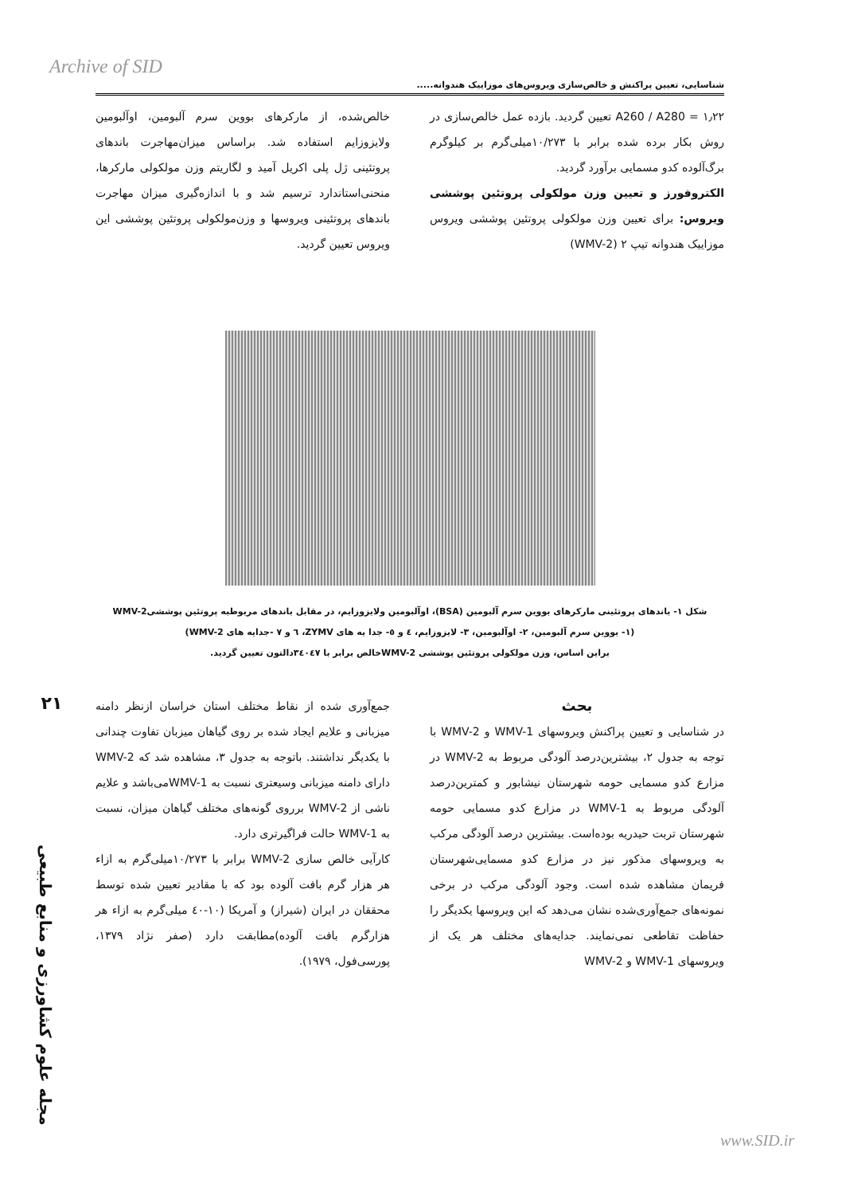Archive of SID
شناسایی، تعیین پراکنش و خالص‌سازی ویروس‌های موزاییک هندوانه.....
۱٫۲۲ = A260 / A280 تعیین گردید. بازده عمل خالص‌سازی در روش بکار برده شده برابر با ۱۰/۲۷۳میلی‌گرم بر کیلوگرم برگ‌آلوده کدو مسمایی برآورد گردید.
الکتروفورز و تعیین وزن مولکولی پروتئین پوششی ویروس: برای تعیین وزن مولکولی پروتئین پوششی ویروس موزاییک هندوانه تیپ ۲ (WMV-2)
خالص‌شده، از مارکرهای بووین سرم آلبومین، اوآلبومین ولایزوزایم استفاده شد. براساس میزان‌مهاجرت باندهای پروتئینی ژل پلی اکریل آمید و لگاریتم وزن مولکولی مارکرها، منحنی‌استاندارد ترسیم شد و با اندازه‌گیری میزان مهاجرت باندهای پروتئینی ویروسها و وزن‌مولکولی پروتئین پوششی این ویروس تعیین گردید.
شکل ۱- باندهای پروتئینی مارکرهای بووین سرم آلبومین (BSA)، اوآلبومین ولایزوزایم، در مقابل باندهای مربوطبه پروتئین پوششیWMV-2
(۱- بووین سرم آلبومین، ۲- اوآلبومین، ۳- لایزوزایم، ٤ و ٥- جدا یه های ZYMV، ٦ و ۷ -جدایه های WMV-2)
براین اساس، وزن مولکولی پروتئین پوششی WMV-2خالص برابر با ۳٤۰٤۷دالتون تعیین گردید.
۲۱
مجله علوم کشاورزی و منابع طبیعی
بحث
در شناسایی و تعیین پراکنش ویروسهای WMV-1 و WMV-2 با توجه به جدول ۲، بیشترین‌درصد آلودگی مربوط به WMV-2 در مزارع کدو مسمایی حومه شهرستان نیشابور و کمترین‌درصد آلودگی مربوط به WMV-1 در مزارع کدو مسمایی حومه شهرستان تربت حیدریه بوده‌است. بیشترین درصد آلودگی مرکب به ویروسهای مذکور نیز در مزارع کدو مسمایی‌شهرستان فریمان مشاهده شده است. وجود آلودگی مرکب در برخی نمونه‌های جمع‌آوری‌شده نشان می‌دهد که این ویروسها یکدیگر را حفاظت تقاطعی نمی‌نمایند. جدایه‌های مختلف هر یک از ویروسهای WMV-1 و WMV-2
جمع‌آوری شده از نقاط مختلف استان خراسان ازنظر دامنه میزبانی و علایم ایجاد شده بر روی گیاهان میزبان تفاوت چندانی با یکدیگر نداشتند. باتوجه به جدول ۳، مشاهده شد که WMV-2 دارای دامنه میزبانی وسیعتری نسبت به WMV-1می‌باشد و علایم ناشی از WMV-2 برروی گونه‌های مختلف گیاهان میزان، نسبت به WMV-1 حالت فراگیرتری دارد.
کارآیی خالص سازی WMV-2 برابر با ۱۰/۲۷۳میلی‌گرم به ازاء هر هزار گرم بافت آلوده بود که با مقادیر تعیین شده توسط محققان در ایران (شیراز) و آمریکا (۱۰-٤۰ میلی‌گرم به ازاء هر هزارگرم بافت آلوده)مطابقت دارد (صفر نژاد ۱۳۷۹، پورسی‌فول، ۱۹۷۹).
www.SID.ir